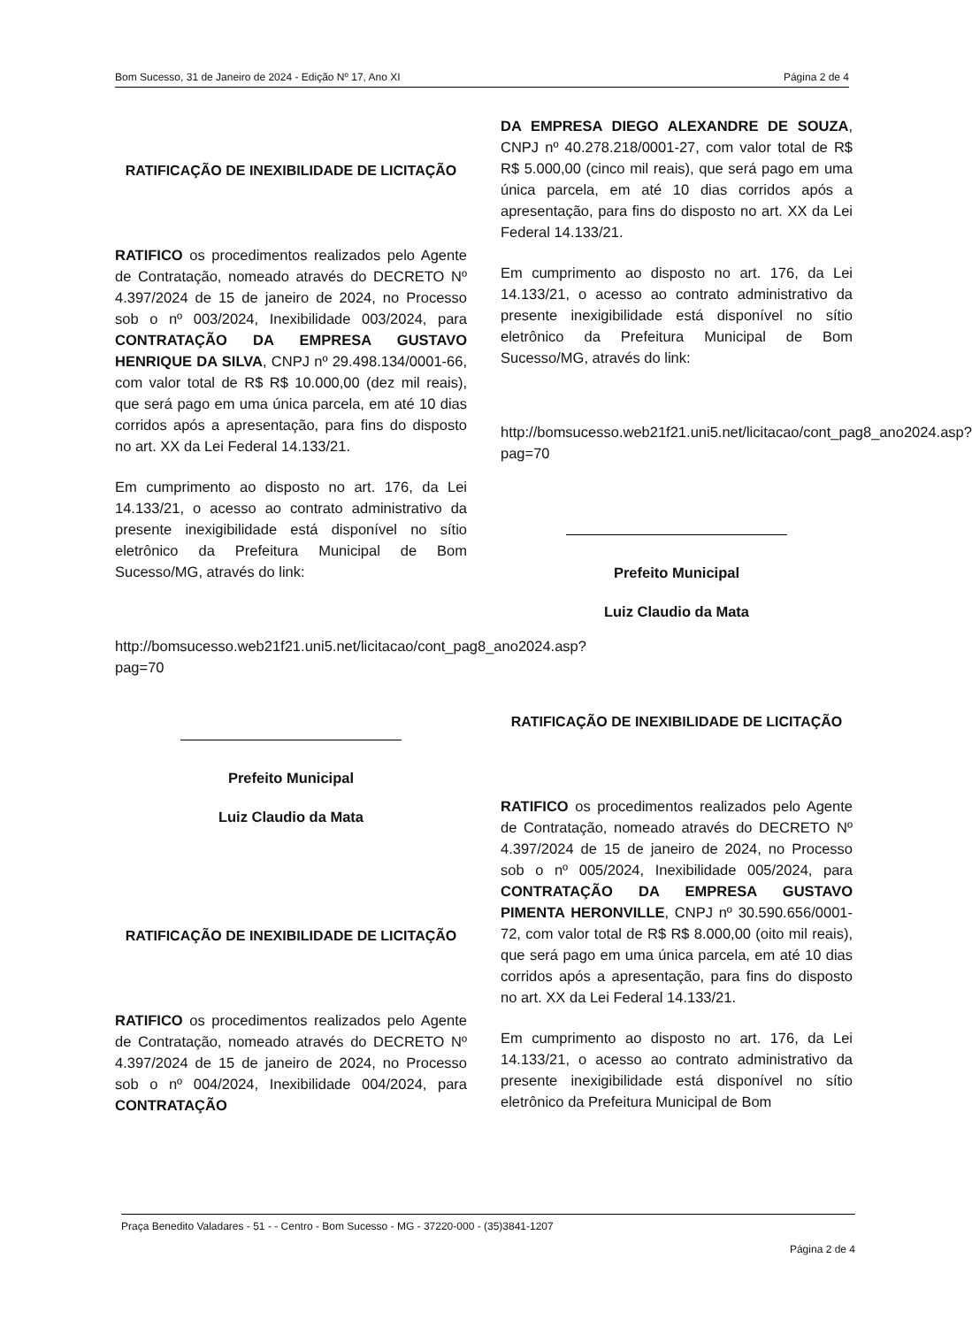Bom Sucesso, 31 de Janeiro de 2024 - Edição Nº 17, Ano XI Página 2 de 4
RATIFICAÇÃO DE INEXIBILIDADE DE LICITAÇÃO
RATIFICO os procedimentos realizados pelo Agente de Contratação, nomeado através do DECRETO Nº 4.397/2024 de 15 de janeiro de 2024, no Processo sob o nº 003/2024, Inexibilidade 003/2024, para CONTRATAÇÃO DA EMPRESA GUSTAVO HENRIQUE DA SILVA, CNPJ nº 29.498.134/0001-66, com valor total de R$ R$ 10.000,00 (dez mil reais), que será pago em uma única parcela, em até 10 dias corridos após a apresentação, para fins do disposto no art. XX da Lei Federal 14.133/21.
Em cumprimento ao disposto no art. 176, da Lei 14.133/21, o acesso ao contrato administrativo da presente inexigibilidade está disponível no sítio eletrônico da Prefeitura Municipal de Bom Sucesso/MG, através do link:
http://bomsucesso.web21f21.uni5.net/licitacao/cont_pag8_ano2024.asp?pag=70
Prefeito Municipal
Luiz Claudio da Mata
RATIFICAÇÃO DE INEXIBILIDADE DE LICITAÇÃO
RATIFICO os procedimentos realizados pelo Agente de Contratação, nomeado através do DECRETO Nº 4.397/2024 de 15 de janeiro de 2024, no Processo sob o nº 004/2024, Inexibilidade 004/2024, para CONTRATAÇÃO
DA EMPRESA DIEGO ALEXANDRE DE SOUZA, CNPJ nº 40.278.218/0001-27, com valor total de R$ R$ 5.000,00 (cinco mil reais), que será pago em uma única parcela, em até 10 dias corridos após a apresentação, para fins do disposto no art. XX da Lei Federal 14.133/21.
Em cumprimento ao disposto no art. 176, da Lei 14.133/21, o acesso ao contrato administrativo da presente inexigibilidade está disponível no sítio eletrônico da Prefeitura Municipal de Bom Sucesso/MG, através do link:
http://bomsucesso.web21f21.uni5.net/licitacao/cont_pag8_ano2024.asp?pag=70
Prefeito Municipal
Luiz Claudio da Mata
RATIFICAÇÃO DE INEXIBILIDADE DE LICITAÇÃO
RATIFICO os procedimentos realizados pelo Agente de Contratação, nomeado através do DECRETO Nº 4.397/2024 de 15 de janeiro de 2024, no Processo sob o nº 005/2024, Inexibilidade 005/2024, para CONTRATAÇÃO DA EMPRESA GUSTAVO PIMENTA HERONVILLE, CNPJ nº 30.590.656/0001-72, com valor total de R$ R$ 8.000,00 (oito mil reais), que será pago em uma única parcela, em até 10 dias corridos após a apresentação, para fins do disposto no art. XX da Lei Federal 14.133/21.
Em cumprimento ao disposto no art. 176, da Lei 14.133/21, o acesso ao contrato administrativo da presente inexigibilidade está disponível no sítio eletrônico da Prefeitura Municipal de Bom
Praça Benedito Valadares - 51 - - Centro - Bom Sucesso - MG - 37220-000 - (35)3841-1207
Página 2 de 4